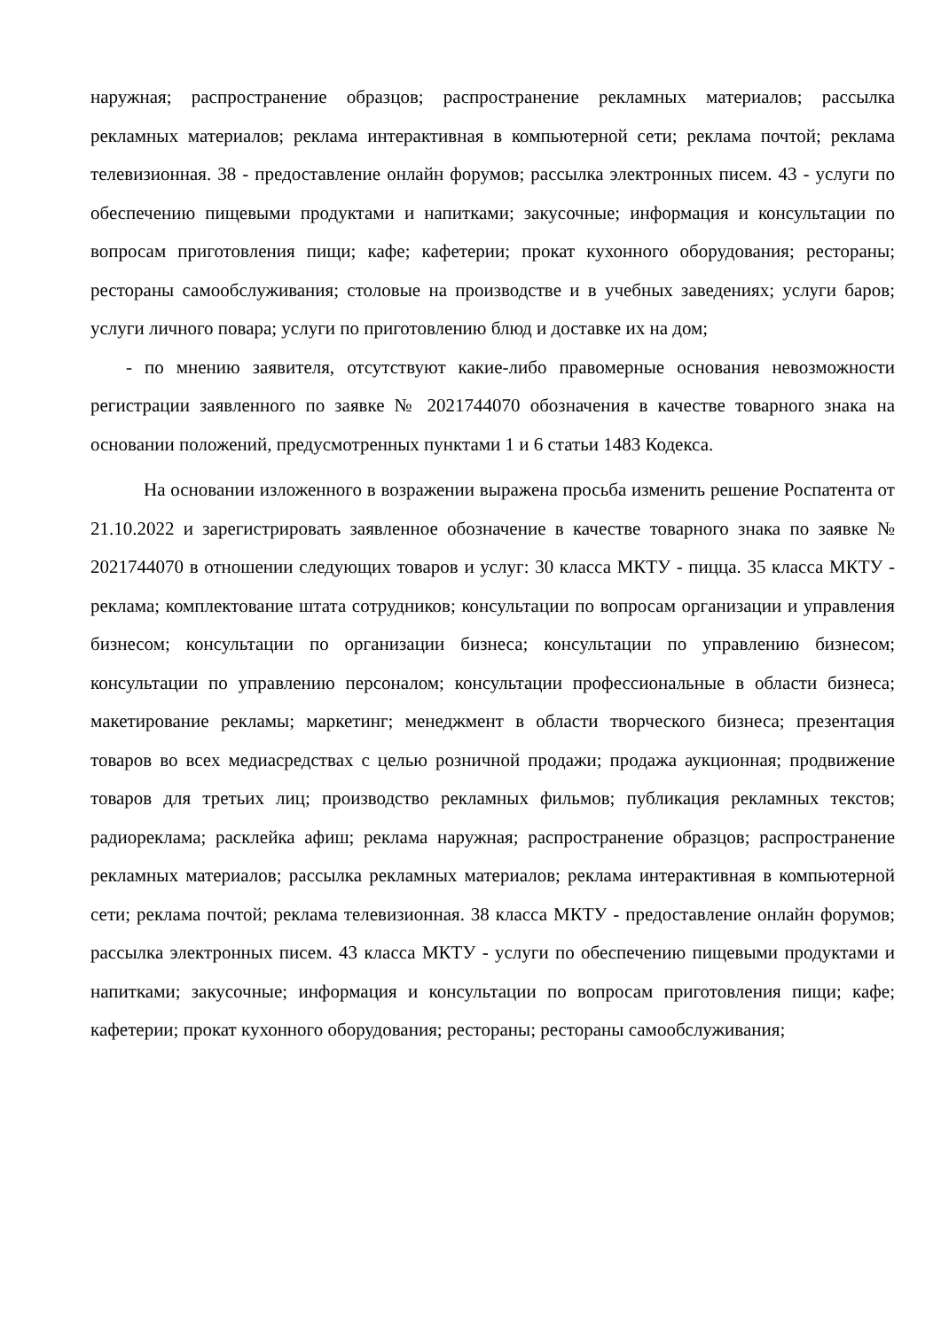наружная; распространение образцов; распространение рекламных материалов; рассылка рекламных материалов; реклама интерактивная в компьютерной сети; реклама почтой; реклама телевизионная. 38 - предоставление онлайн форумов; рассылка электронных писем. 43 - услуги по обеспечению пищевыми продуктами и напитками; закусочные; информация и консультации по вопросам приготовления пищи; кафе; кафетерии; прокат кухонного оборудования; рестораны; рестораны самообслуживания; столовые на производстве и в учебных заведениях; услуги баров; услуги личного повара; услуги по приготовлению блюд и доставке их на дом;
- по мнению заявителя, отсутствуют какие-либо правомерные основания невозможности регистрации заявленного по заявке № 2021744070 обозначения в качестве товарного знака на основании положений, предусмотренных пунктами 1 и 6 статьи 1483 Кодекса.
На основании изложенного в возражении выражена просьба изменить решение Роспатента от 21.10.2022 и зарегистрировать заявленное обозначение в качестве товарного знака по заявке № 2021744070 в отношении следующих товаров и услуг: 30 класса МКТУ - пицца. 35 класса МКТУ - реклама; комплектование штата сотрудников; консультации по вопросам организации и управления бизнесом; консультации по организации бизнеса; консультации по управлению бизнесом; консультации по управлению персоналом; консультации профессиональные в области бизнеса; макетирование рекламы; маркетинг; менеджмент в области творческого бизнеса; презентация товаров во всех медиасредствах с целью розничной продажи; продажа аукционная; продвижение товаров для третьих лиц; производство рекламных фильмов; публикация рекламных текстов; радиореклама; расклейка афиш; реклама наружная; распространение образцов; распространение рекламных материалов; рассылка рекламных материалов; реклама интерактивная в компьютерной сети; реклама почтой; реклама телевизионная. 38 класса МКТУ - предоставление онлайн форумов; рассылка электронных писем. 43 класса МКТУ - услуги по обеспечению пищевыми продуктами и напитками; закусочные; информация и консультации по вопросам приготовления пищи; кафе; кафетерии; прокат кухонного оборудования; рестораны; рестораны самообслуживания;